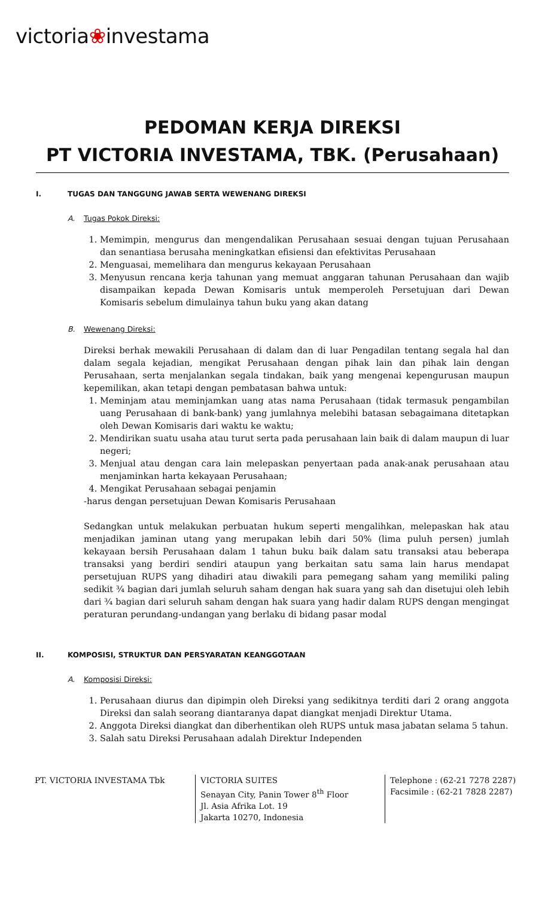victoria❀investama
PEDOMAN KERJA DIREKSI
PT VICTORIA INVESTAMA, TBK. (Perusahaan)
I. TUGAS DAN TANGGUNG JAWAB SERTA WEWENANG DIREKSI
A. Tugas Pokok Direksi:
1. Memimpin, mengurus dan mengendalikan Perusahaan sesuai dengan tujuan Perusahaan dan senantiasa berusaha meningkatkan efisiensi dan efektivitas Perusahaan
2. Menguasai, memelihara dan mengurus kekayaan Perusahaan
3. Menyusun rencana kerja tahunan yang memuat anggaran tahunan Perusahaan dan wajib disampaikan kepada Dewan Komisaris untuk memperoleh Persetujuan dari Dewan Komisaris sebelum dimulainya tahun buku yang akan datang
B. Wewenang Direksi:
Direksi berhak mewakili Perusahaan di dalam dan di luar Pengadilan tentang segala hal dan dalam segala kejadian, mengikat Perusahaan dengan pihak lain dan pihak lain dengan Perusahaan, serta menjalankan segala tindakan, baik yang mengenai kepengurusan maupun kepemilikan, akan tetapi dengan pembatasan bahwa untuk:
1. Meminjam atau meminjamkan uang atas nama Perusahaan (tidak termasuk pengambilan uang Perusahaan di bank-bank) yang jumlahnya melebihi batasan sebagaimana ditetapkan oleh Dewan Komisaris dari waktu ke waktu;
2. Mendirikan suatu usaha atau turut serta pada perusahaan lain baik di dalam maupun di luar negeri;
3. Menjual atau dengan cara lain melepaskan penyertaan pada anak-anak perusahaan atau menjaminkan harta kekayaan Perusahaan;
4. Mengikat Perusahaan sebagai penjamin
-harus dengan persetujuan Dewan Komisaris Perusahaan
Sedangkan untuk melakukan perbuatan hukum seperti mengalihkan, melepaskan hak atau menjadikan jaminan utang yang merupakan lebih dari 50% (lima puluh persen) jumlah kekayaan bersih Perusahaan dalam 1 tahun buku baik dalam satu transaksi atau beberapa transaksi yang berdiri sendiri ataupun yang berkaitan satu sama lain harus mendapat persetujuan RUPS yang dihadiri atau diwakili para pemegang saham yang memiliki paling sedikit ¾ bagian dari jumlah seluruh saham dengan hak suara yang sah dan disetujui oleh lebih dari ¾ bagian dari seluruh saham dengan hak suara yang hadir dalam RUPS dengan mengingat peraturan perundang-undangan yang berlaku di bidang pasar modal
II. KOMPOSISI, STRUKTUR DAN PERSYARATAN KEANGGOTAAN
A. Komposisi Direksi:
1. Perusahaan diurus dan dipimpin oleh Direksi yang sedikitnya terditi dari 2 orang anggota Direksi dan salah seorang diantaranya dapat diangkat menjadi Direktur Utama.
2. Anggota Direksi diangkat dan diberhentikan oleh RUPS untuk masa jabatan selama 5 tahun.
3. Salah satu Direksi Perusahaan adalah Direktur Independen
PT. VICTORIA INVESTAMA Tbk VICTORIA SUITES
Senayan City, Panin Tower 8<sup>th</sup> Floor
Jl. Asia Afrika Lot. 19
Jakarta 10270, Indonesia
Telephone : (62-21 7278 2287)
Facsimile : (62-21 7828 2287)